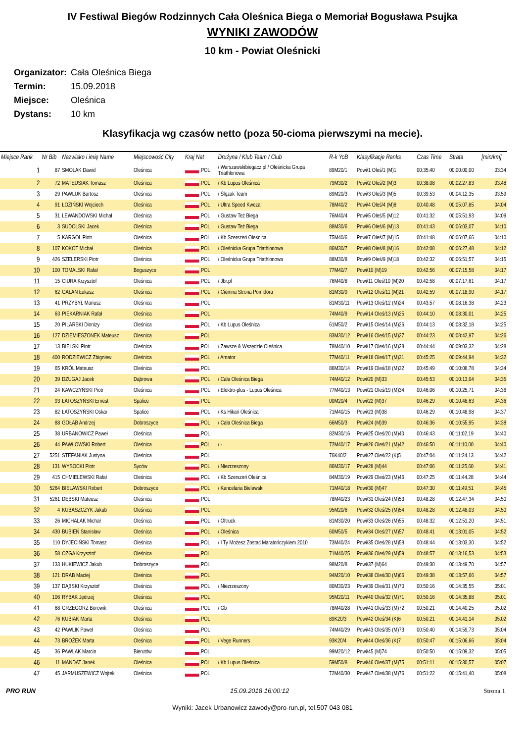IV Festiwal Biegów Rodzinnych Cała Oleśnica Biega o Memoriał Bogusława Psujka
WYNIKI ZAWODÓW
10 km - Powiat Oleśnicki
Organizator: Cała Oleśnica Biega
Termin: 15.09.2018
Miejsce: Oleśnica
Dystans: 10 km
Klasyfikacja wg czasów netto (poza 50-cioma pierwszymi na mecie).
| Miejsce Rank | Nr Bib | Nazwisko i imię Name | Miejscowość City | Kraj Nat | Drużyna / Klub Team / Club | R-k YoB | Klasyfikacje Ranks | Czas Time | Strata | [min/km] |
| --- | --- | --- | --- | --- | --- | --- | --- | --- | --- | --- |
| 1 | 87 | SMOLAK Dawid | Oleśnica | POL | / Warszawskibiegacz.pl / Oleśnicka Grupa Triathlonowa | 89M20/1 | Powi/1 Oleś/1 (M)1 | 00:35:40 | 00:00:00,00 | 03:34 |
| 2 | 72 | MATEUSIAK Tomasz | Oleśnica | POL | / Kb Lupus Oleśnica | 79M30/2 | Powi/2 Oleś/2 (M)3 | 00:38:08 | 00:02:27,83 | 03:48 |
| 3 | 29 | PAWLUK Bartosz | Oleśnica | POL | / Ślęzak Team | 89M20/3 | Powi/3 Oleś/3 (M)5 | 00:39:53 | 00:04:12,35 | 03:59 |
| 4 | 91 | ŁOZIŃSKI Wojciech | Oleśnica | POL | / Ultra Speed Kwezal | 78M40/2 | Powi/4 Oleś/4 (M)8 | 00:40:48 | 00:05:07,85 | 04:04 |
| 5 | 31 | LEWANDOWSKI Michał | Oleśnica | POL | / Gustaw Też Biega | 76M40/4 | Powi/5 Oleś/5 (M)12 | 00:41:32 | 00:05:51,93 | 04:09 |
| 6 | 3 | SUDOLSKI Jacek | Oleśnica | POL | / Gustaw Też Biega | 88M30/6 | Powi/6 Oleś/6 (M)13 | 00:41:43 | 00:06:03,07 | 04:10 |
| 7 | 5 | KARGOL Piotr | Oleśnica | POL | / Kb Szerszeń Oleśnica | 75M40/6 | Powi/7 Oleś/7 (M)15 | 00:41:48 | 00:06:07,66 | 04:10 |
| 8 | 107 | KOKOT Michał | Oleśnica | POL | / Oleśnicka Grupa Triathlonowa | 86M30/7 | Powi/8 Oleś/8 (M)16 | 00:42:08 | 00:06:27,48 | 04:12 |
| 9 | 426 | SZELERSKI Piotr | Oleśnica | POL | / Oleśnicka Grupa Triathlonowa | 88M30/8 | Powi/9 Oleś/9 (M)18 | 00:42:32 | 00:06:51,57 | 04:15 |
| 10 | 100 | TOMALSKI Rafał | Boguszyce | POL | | 77M40/7 | Powi/10 (M)19 | 00:42:56 | 00:07:15,58 | 04:17 |
| 11 | 15 | CIURA Krzysztof | Oleśnica | POL | / Jbr.pl | 76M40/8 | Powi/11 Oleś/10 (M)20 | 00:42:58 | 00:07:17,61 | 04:17 |
| 12 | 62 | GAŁAN Łukasz | Oleśnica | POL | / Ciemna Strona Pomidora | 81M30/9 | Powi/12 Oleś/11 (M)21 | 00:42:59 | 00:07:18,90 | 04:17 |
| 13 | 41 | PRZYBYŁ Mariusz | Oleśnica | POL | | 81M30/11 | Powi/13 Oleś/12 (M)24 | 00:43:57 | 00:08:16,38 | 04:23 |
| 14 | 63 | PIEKARNIAK Rafał | Oleśnica | POL | | 74M40/9 | Powi/14 Oleś/13 (M)25 | 00:44:10 | 00:08:30,01 | 04:25 |
| 15 | 20 | PILARSKI Dionizy | Oleśnica | POL | / Kb Lupus Oleśnica | 61M50/2 | Powi/15 Oleś/14 (M)26 | 00:44:13 | 00:08:32,18 | 04:25 |
| 16 | 127 | DZIEMIESZONEK Mateusz | Olesnica | POL | | 83M30/12 | Powi/16 Oleś/15 (M)27 | 00:44:23 | 00:08:42,97 | 04:26 |
| 17 | 13 | BIELSKI Piotr | Oleśnica | POL | / Zawsze & Wszędzie Oleśnica | 78M40/10 | Powi/17 Oleś/16 (M)28 | 00:44:44 | 00:09:03,32 | 04:28 |
| 18 | 400 | RODZIEWICZ Zbigniew | Oleśnica | POL | / Amator | 77M40/11 | Powi/18 Oleś/17 (M)31 | 00:45:25 | 00:09:44,94 | 04:32 |
| 19 | 65 | KRÓL Mateusz | Oleśnica | POL | | 86M30/14 | Powi/19 Oleś/18 (M)32 | 00:45:49 | 00:10:08,78 | 04:34 |
| 20 | 39 | DŻUGAJ Jacek | Dąbrowa | POL | / Cała Oleśnica Biega | 74M40/12 | Powi/20 (M)33 | 00:45:53 | 00:10:13,04 | 04:35 |
| 21 | 24 | KAWCZYŃSKI Piotr | Oleśnica | POL | / Elektro-plus - Lupus Oleśnica | 77M40/13 | Powi/21 Oleś/19 (M)34 | 00:46:06 | 00:10:25,71 | 04:36 |
| 22 | 93 | ŁATOSZYŃSKI Ernest | Spalice | POL | | 00M20/4 | Powi/22 (M)37 | 00:46:29 | 00:10:48,63 | 04:36 |
| 23 | 82 | ŁATOSZYŃSKI Oskar | Spalice | POL | / Ks Hikari Oleśnica | 71M40/15 | Powi/23 (M)38 | 00:46:29 | 00:10:48,98 | 04:37 |
| 24 | 88 | GOŁĄB Andrzej | Dobroszyce | POL | / Cała Oleśnica Biega | 66M50/3 | Powi/24 (M)39 | 00:46:36 | 00:10:55,95 | 04:38 |
| 25 | 38 | URBANOWICZ Paweł | Oleśnica | POL | | 82M30/16 | Powi/25 Oleś/20 (M)40 | 00:46:43 | 00:11:02,19 | 04:40 |
| 26 | 44 | PAWŁOWSKI Robert | Oleśnica | POL | / - | 72M40/17 | Powi/26 Oleś/21 (M)42 | 00:46:50 | 00:11:10,00 | 04:40 |
| 27 | 5251 | STEFANIAK Justyna | Oleśnica | POL | | 76K40/2 | Powi/27 Oleś/22 (K)5 | 00:47:04 | 00:11:24,13 | 04:42 |
| 28 | 131 | WYSOCKI Piotr | Syców | POL | / Niezrzeszony | 86M30/17 | Powi/28 (M)44 | 00:47:06 | 00:11:25,60 | 04:41 |
| 29 | 415 | CHMIELEWSKI Rafał | Oleśnica | POL | / Kb Szerszeń Oleśnica | 84M30/19 | Powi/29 Oleś/23 (M)46 | 00:47:25 | 00:11:44,28 | 04:44 |
| 30 | 5264 | BIELAWSKI Robert | Dobroszyce | POL | / Kancelaria Bielawski | 71M40/18 | Powi/30 (M)47 | 00:47:30 | 00:11:49,51 | 04:45 |
| 31 | 5261 | DĘBSKI Mateusz | Oleśnica | POL | | 78M40/23 | Powi/31 Oleś/24 (M)53 | 00:48:28 | 00:12:47,34 | 04:50 |
| 32 | 4 | KUBASZCZYK Jakub | Oleśnica | POL | | 95M20/6 | Powi/32 Oleś/25 (M)54 | 00:48:28 | 00:12:48,03 | 04:50 |
| 33 | 26 | MICHALAK Michał | Oleśnica | POL | / Oltruck | 81M30/20 | Powi/33 Oleś/26 (M)55 | 00:48:32 | 00:12:51,20 | 04:51 |
| 34 | 430 | BUBIEŃ Stanisław | Oleśnica | POL | / Oleśnica | 60M50/5 | Powi/34 Oleś/27 (M)57 | 00:48:41 | 00:13:01,05 | 04:52 |
| 35 | 110 | DYJECIŃSKI Tomasz | Oleśnica | POL | / I Ty Możesz Zostać Maratończykiem 2010 | 73M40/24 | Powi/35 Oleś/28 (M)58 | 00:48:44 | 00:13:03,30 | 04:52 |
| 36 | 58 | OZGA Krzysztof | Oleśnica | POL | | 71M40/25 | Powi/36 Oleś/29 (M)59 | 00:48:57 | 00:13:16,53 | 04:53 |
| 37 | 133 | HUKIEWICZ Jakub | Dobroszyce | POL | | 98M20/8 | Powi/37 (M)64 | 00:49:30 | 00:13:49,70 | 04:57 |
| 38 | 121 | DRAB Maciej | Oleśnica | POL | | 94M20/10 | Powi/38 Oleś/30 (M)66 | 00:49:38 | 00:13:57,66 | 04:57 |
| 39 | 137 | DĄBSKI Krzysztof | Oleśnica | POL | / Niezrzeszony | 80M30/23 | Powi/39 Oleś/31 (M)70 | 00:50:16 | 00:14:35,55 | 05:01 |
| 40 | 106 | RYBAK Jędrzej | Oleśnica | POL | | 95M20/11 | Powi/40 Oleś/32 (M)71 | 00:50:16 | 00:14:35,88 | 05:01 |
| 41 | 68 | GRZEGORZ Borowik | Oleśnica | POL | / Gb | 78M40/28 | Powi/41 Oleś/33 (M)72 | 00:50:21 | 00:14:40,25 | 05:02 |
| 42 | 76 | KUBIAK Marta | Oleśnica | POL | | 89K20/3 | Powi/42 Oleś/34 (K)6 | 00:50:21 | 00:14:41,14 | 05:02 |
| 43 | 42 | PAWLIK Paweł | Oleśnica | POL | | 74M40/29 | Powi/43 Oleś/35 (M)73 | 00:50:40 | 00:14:59,73 | 05:04 |
| 44 | 73 | BROŻEK Marta | Oleśnica | POL | / Vege Runners | 93K20/4 | Powi/44 Oleś/36 (K)7 | 00:50:47 | 00:15:06,66 | 05:04 |
| 45 | 36 | PAWLAK Marcin | Bierutów | POL | | 99M20/12 | Powi/45 (M)74 | 00:50:50 | 00:15:09,32 | 05:05 |
| 46 | 11 | MANDAT Janek | Oleśnica | POL | / Kb Lupus Oleśnica | 59M50/8 | Powi/46 Oleś/37 (M)75 | 00:51:11 | 00:15:30,57 | 05:07 |
| 47 | 45 | JARMUSZEWICZ Wojtek | Oleśnica | POL | | 72M40/30 | Powi/47 Oleś/38 (M)76 | 00:51:22 | 00:15:41,40 | 05:08 |
PRO RUN 15.09.2018 16:00:12 Strona 1
Wyniki: Jacek Urbanowicz zawody@pro-run.pl, tel.507 043 081